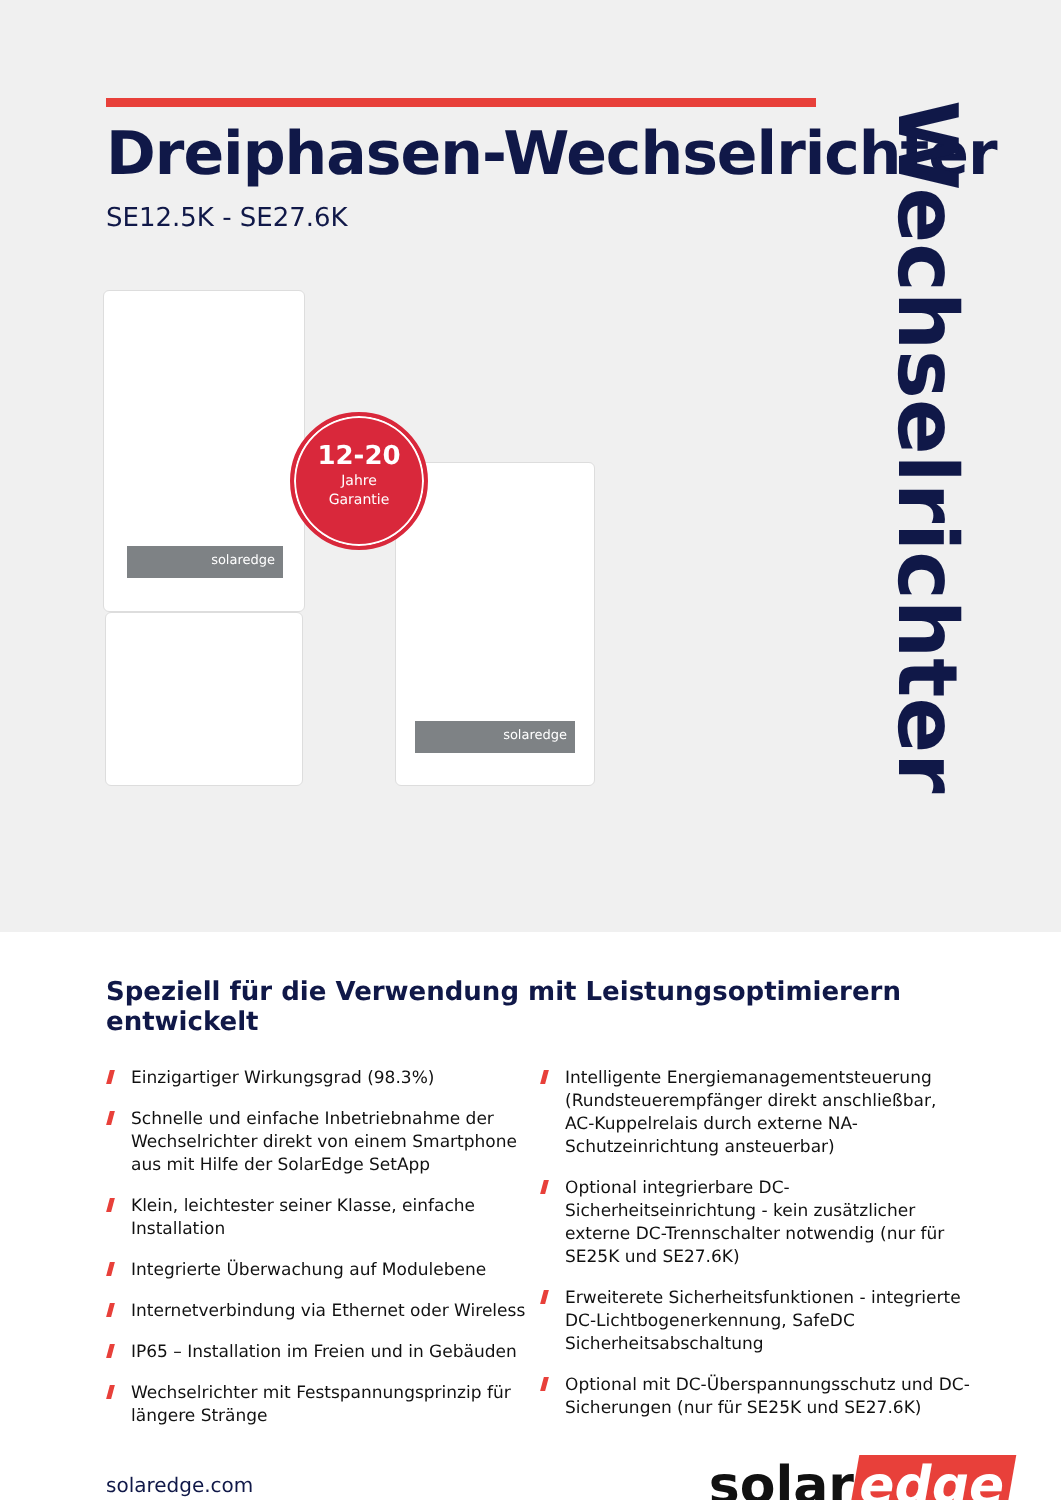Dreiphasen-Wechselrichter
SE12.5K - SE27.6K
Wechselrichter
solaredge
solaredge
12-20
Jahre
Garantie
Speziell für die Verwendung mit Leistungsoptimierern entwickelt
Einzigartiger Wirkungsgrad (98.3%)
Schnelle und einfache Inbetriebnahme der Wechselrichter direkt von einem Smartphone aus mit Hilfe der SolarEdge SetApp
Klein, leichtester seiner Klasse, einfache Installation
Integrierte Überwachung auf Modulebene
Internetverbindung via Ethernet oder Wireless
IP65 – Installation im Freien und in Gebäuden
Wechselrichter mit Festspannungsprinzip für längere Stränge
Intelligente Energiemanagementsteuerung (Rundsteuerempfänger direkt anschließbar, AC-Kuppelrelais durch externe NA-Schutzeinrichtung ansteuerbar)
Optional integrierbare DC-Sicherheitseinrichtung - kein zusätzlicher externe DC-Trennschalter notwendig (nur für SE25K und SE27.6K)
Erweiterete Sicherheitsfunktionen - integrierte DC-Lichtbogenerkennung, SafeDC Sicherheitsabschaltung
Optional mit DC-Überspannungsschutz und DC-Sicherungen (nur für SE25K und SE27.6K)
solaredge.com
solar edge